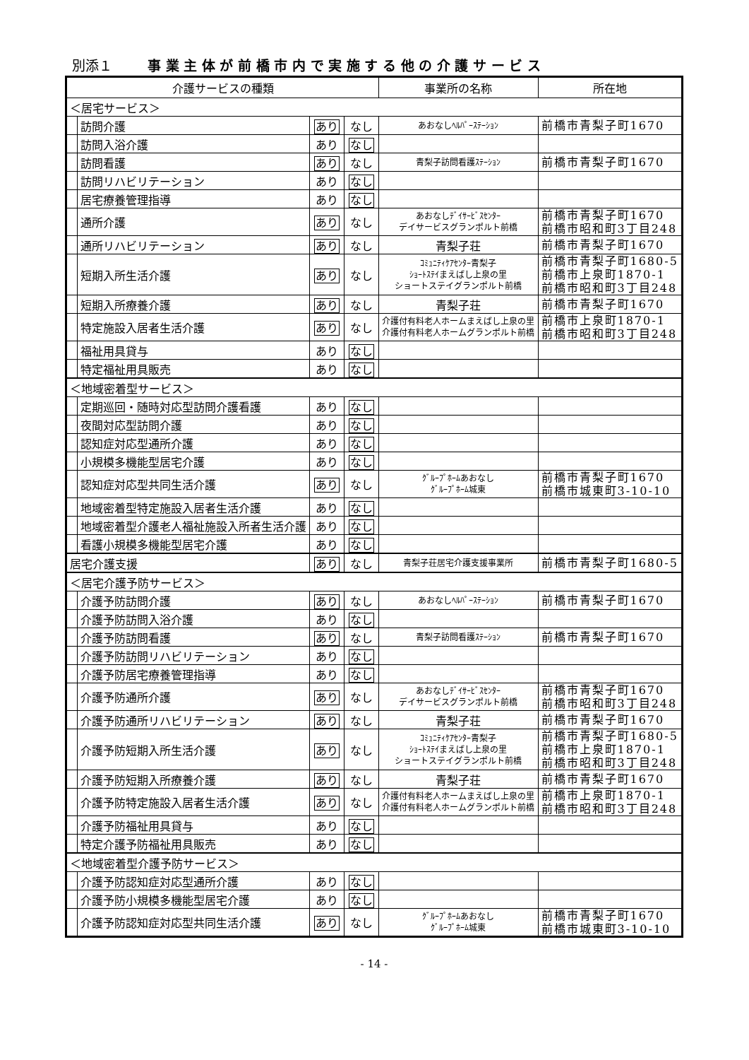別添１ 事 業 主 体 が 前 橋 市 内 で 実 施 す る 他 の 介 護 サ ー ビ ス
| 介護サービスの種類 | | | | 事業所の名称 | 所在地 |
| --- | --- | --- | --- | --- | --- |
| ＜居宅サービス＞ | | | | | |
| | 訪問介護 | あり | なし | あおなしﾍﾙﾊﾟｰｽﾃｰｼｮﾝ | 前橋市青梨子町1670 |
| | 訪問入浴介護 | あり | なし | | |
| | 訪問看護 | あり | なし | 青梨子訪問看護ｽﾃｰｼｮﾝ | 前橋市青梨子町1670 |
| | 訪問リハビリテーション | あり | なし | | |
| | 居宅療養管理指導 | あり | なし | | |
| | 通所介護 | あり | なし | あおなしﾃﾞｲｻｰﾋﾞｽｾﾝﾀｰ デイサービスグランポルト前橋 | 前橋市青梨子町1670 前橋市昭和町3丁目248 |
| | 通所リハビリテーション | あり | なし | 青梨子荘 | 前橋市青梨子町1670 |
| | 短期入所生活介護 | あり | なし | ｺﾐｭﾆﾃｨｹｱｾﾝﾀｰ青梨子 ｼｮｰﾄｽﾃｲまえばし上泉の里 ショートステイグランポルト前橋 | 前橋市青梨子町1680-5 前橋市上泉町1870-1 前橋市昭和町3丁目248 |
| | 短期入所療養介護 | あり | なし | 青梨子荘 | 前橋市青梨子町1670 |
| | 特定施設入居者生活介護 | あり | なし | 介護付有料老人ホームまえばし上泉の里 介護付有料老人ホームグランポルト前橋 | 前橋市上泉町1870-1 前橋市昭和町3丁目248 |
| | 福祉用具貸与 | あり | なし | | |
| | 特定福祉用具販売 | あり | なし | | |
| ＜地域密着型サービス＞ | | | | | |
| | 定期巡回・随時対応型訪問介護看護 | あり | なし | | |
| | 夜間対応型訪問介護 | あり | なし | | |
| | 認知症対応型通所介護 | あり | なし | | |
| | 小規模多機能型居宅介護 | あり | なし | | |
| | 認知症対応型共同生活介護 | あり | なし | ｸﾞﾙｰﾌﾟﾎｰﾑあおなし ｸﾞﾙｰﾌﾟﾎｰﾑ城東 | 前橋市青梨子町1670 前橋市城東町3-10-10 |
| | 地域密着型特定施設入居者生活介護 | あり | なし | | |
| | 地域密着型介護老人福祉施設入所者生活介護 | あり | なし | | |
| | 看護小規模多機能型居宅介護 | あり | なし | | |
| 居宅介護支援 | | あり | なし | 青梨子荘居宅介護支援事業所 | 前橋市青梨子町1680-5 |
| ＜居宅介護予防サービス＞ | | | | | |
| | 介護予防訪問介護 | あり | なし | あおなしﾍﾙﾊﾟｰｽﾃｰｼｮﾝ | 前橋市青梨子町1670 |
| | 介護予防訪問入浴介護 | あり | なし | | |
| | 介護予防訪問看護 | あり | なし | 青梨子訪問看護ｽﾃｰｼｮﾝ | 前橋市青梨子町1670 |
| | 介護予防訪問リハビリテーション | あり | なし | | |
| | 介護予防居宅療養管理指導 | あり | なし | | |
| | 介護予防通所介護 | あり | なし | あおなしﾃﾞｲｻｰﾋﾞｽｾﾝﾀｰ デイサービスグランポルト前橋 | 前橋市青梨子町1670 前橋市昭和町3丁目248 |
| | 介護予防通所リハビリテーション | あり | なし | 青梨子荘 | 前橋市青梨子町1670 |
| | 介護予防短期入所生活介護 | あり | なし | ｺﾐｭﾆﾃｨｹｱｾﾝﾀｰ青梨子 ｼｮｰﾄｽﾃｲまえばし上泉の里 ショートステイグランポルト前橋 | 前橋市青梨子町1680-5 前橋市上泉町1870-1 前橋市昭和町3丁目248 |
| | 介護予防短期入所療養介護 | あり | なし | 青梨子荘 | 前橋市青梨子町1670 |
| | 介護予防特定施設入居者生活介護 | あり | なし | 介護付有料老人ホームまえばし上泉の里 介護付有料老人ホームグランポルト前橋 | 前橋市上泉町1870-1 前橋市昭和町3丁目248 |
| | 介護予防福祉用具貸与 | あり | なし | | |
| | 特定介護予防福祉用具販売 | あり | なし | | |
| ＜地域密着型介護予防サービス＞ | | | | | |
| | 介護予防認知症対応型通所介護 | あり | なし | | |
| | 介護予防小規模多機能型居宅介護 | あり | なし | | |
| | 介護予防認知症対応型共同生活介護 | あり | なし | ｸﾞﾙｰﾌﾟﾎｰﾑあおなし ｸﾞﾙｰﾌﾟﾎｰﾑ城東 | 前橋市青梨子町1670 前橋市城東町3-10-10 |
- 14 -